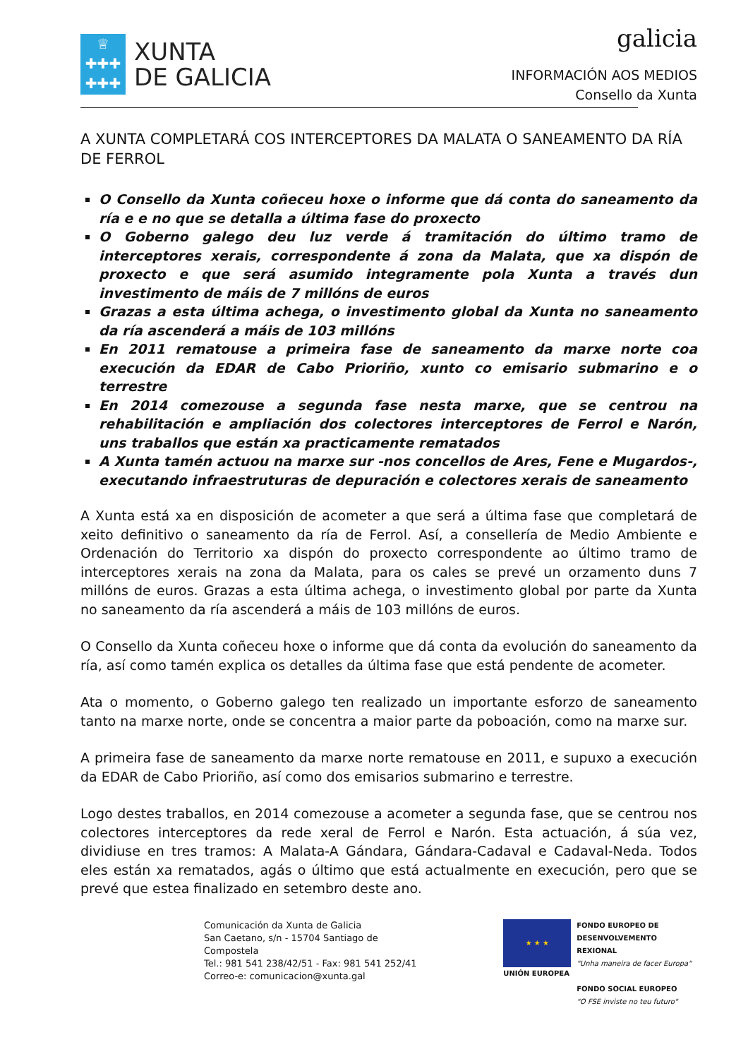♕
✚✚✚
✚✚✚
XUNTA
DE GALICIA
galicia
INFORMACIÓN AOS MEDIOS
Consello da Xunta
A XUNTA COMPLETARÁ COS INTERCEPTORES DA MALATA O SANEAMENTO DA RÍA DE FERROL
O Consello da Xunta coñeceu hoxe o informe que dá conta do saneamento da ría e e no que se detalla a última fase do proxecto
O Goberno galego deu luz verde á tramitación do último tramo de interceptores xerais, correspondente á zona da Malata, que xa dispón de proxecto e que será asumido integramente pola Xunta a través dun investimento de máis de 7 millóns de euros
Grazas a esta última achega, o investimento global da Xunta no saneamento da ría ascenderá a máis de 103 millóns
En 2011 rematouse a primeira fase de saneamento da marxe norte coa execución da EDAR de Cabo Prioriño, xunto co emisario submarino e o terrestre
En 2014 comezouse a segunda fase nesta marxe, que se centrou na rehabilitación e ampliación dos colectores interceptores de Ferrol e Narón, uns traballos que están xa practicamente rematados
A Xunta tamén actuou na marxe sur -nos concellos de Ares, Fene e Mugardos-, executando infraestruturas de depuración e colectores xerais de saneamento
A Xunta está xa en disposición de acometer a que será a última fase que completará de xeito definitivo o saneamento da ría de Ferrol. Así, a consellería de Medio Ambiente e Ordenación do Territorio xa dispón do proxecto correspondente ao último tramo de interceptores xerais na zona da Malata, para os cales se prevé un orzamento duns 7 millóns de euros. Grazas a esta última achega, o investimento global por parte da Xunta no saneamento da ría ascenderá a máis de 103 millóns de euros.
O Consello da Xunta coñeceu hoxe o informe que dá conta da evolución do saneamento da ría, así como tamén explica os detalles da última fase que está pendente de acometer.
Ata o momento, o Goberno galego ten realizado un importante esforzo de saneamento tanto na marxe norte, onde se concentra a maior parte da poboación, como na marxe sur.
A primeira fase de saneamento da marxe norte rematouse en 2011, e supuxo a execución da EDAR de Cabo Prioriño, así como dos emisarios submarino e terrestre.
Logo destes traballos, en 2014 comezouse a acometer a segunda fase, que se centrou nos colectores interceptores da rede xeral de Ferrol e Narón. Esta actuación, á súa vez, dividiuse en tres tramos: A Malata-A Gándara, Gándara-Cadaval e Cadaval-Neda. Todos eles están xa rematados, agás o último que está actualmente en execución, pero que se prevé que estea finalizado en setembro deste ano.
Comunicación da Xunta de Galicia
San Caetano, s/n - 15704 Santiago de Compostela
Tel.: 981 541 238/42/51 - Fax: 981 541 252/41
Correo-e: comunicacion@xunta.gal
★ ★ ★
UNIÓN EUROPEA
FONDO EUROPEO DE
DESENVOLVEMENTO REXIONAL
"Unha maneira de facer Europa"
FONDO SOCIAL EUROPEO
"O FSE inviste no teu futuro"